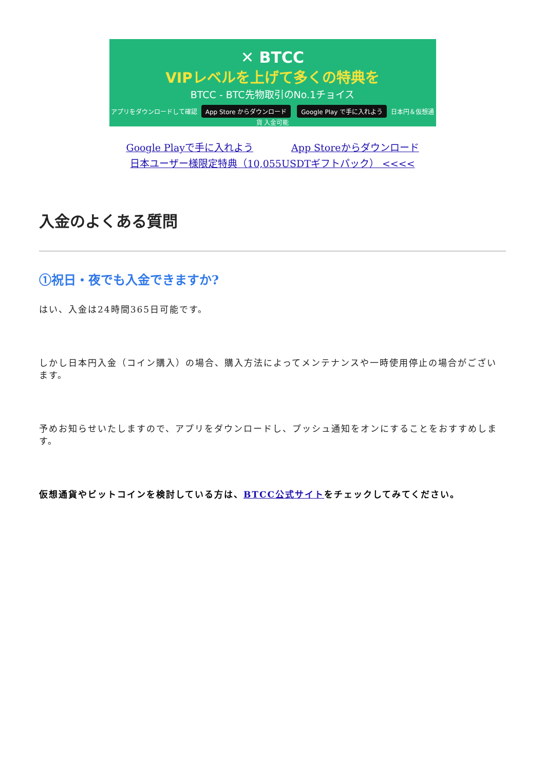✕ BTCC
VIPレベルを上げて多くの特典を
BTCC - BTC先物取引のNo.1チョイス
アプリをダウンロードして確認 App Store からダウンロード Google Play で手に入れよう 日本円＆仮想通貨 入金可能
Google Playで手に入れよう App Storeからダウンロード
日本ユーザー様限定特典（10,055USDTギフトパック） <<<<
入金のよくある質問
①祝日・夜でも入金できますか?
はい、入金は24時間365日可能です。
しかし日本円入金（コイン購入）の場合、購入方法によってメンテナンスや一時使用停止の場合がございます。
予めお知らせいたしますので、アプリをダウンロードし、プッシュ通知をオンにすることをおすすめします。
仮想通貨やビットコインを検討している方は、BTCC公式サイトをチェックしてみてください。